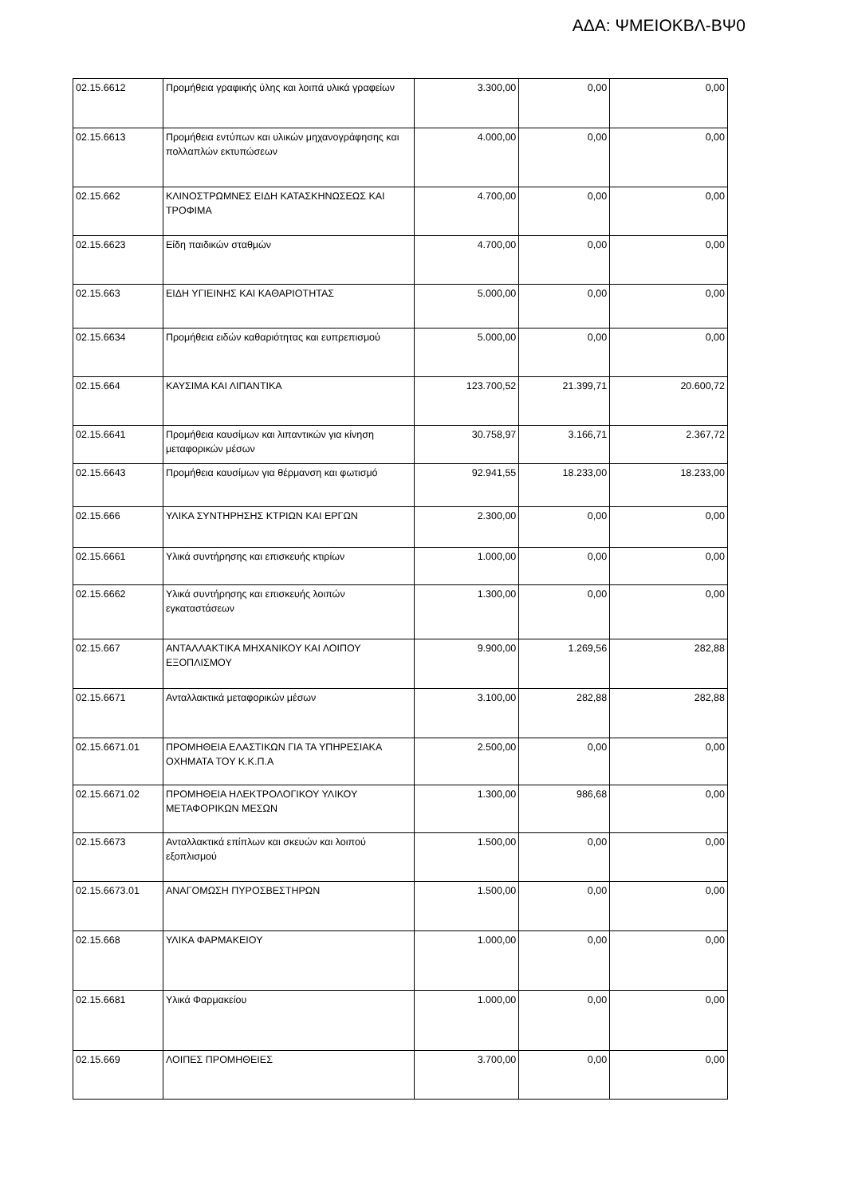ΑΔΑ: ΨΜΕΙΟΚΒΛ-ΒΨ0
| 02.15.6612 | Προμήθεια γραφικής ύλης και λοιπά υλικά γραφείων | 3.300,00 | 0,00 | 0,00 |
| 02.15.6613 | Προμήθεια εντύπων και υλικών μηχανογράφησης και πολλαπλών εκτυπώσεων | 4.000,00 | 0,00 | 0,00 |
| 02.15.662 | ΚΛΙΝΟΣΤΡΩΜΝΕΣ ΕΙΔΗ ΚΑΤΑΣΚΗΝΩΣΕΩΣ ΚΑΙ ΤΡΟΦΙΜΑ | 4.700,00 | 0,00 | 0,00 |
| 02.15.6623 | Είδη παιδικών σταθμών | 4.700,00 | 0,00 | 0,00 |
| 02.15.663 | ΕΙΔΗ ΥΓΙΕΙΝΗΣ ΚΑΙ ΚΑΘΑΡΙΟΤΗΤΑΣ | 5.000,00 | 0,00 | 0,00 |
| 02.15.6634 | Προμήθεια ειδών καθαριότητας και ευπρεπισμού | 5.000,00 | 0,00 | 0,00 |
| 02.15.664 | ΚΑΥΣΙΜΑ ΚΑΙ ΛΙΠΑΝΤΙΚΑ | 123.700,52 | 21.399,71 | 20.600,72 |
| 02.15.6641 | Προμήθεια καυσίμων και λιπαντικών για κίνηση μεταφορικών μέσων | 30.758,97 | 3.166,71 | 2.367,72 |
| 02.15.6643 | Προμήθεια καυσίμων για θέρμανση και φωτισμό | 92.941,55 | 18.233,00 | 18.233,00 |
| 02.15.666 | ΥΛΙΚΑ ΣΥΝΤΗΡΗΣΗΣ ΚΤΡΙΩΝ ΚΑΙ ΕΡΓΩΝ | 2.300,00 | 0,00 | 0,00 |
| 02.15.6661 | Υλικά συντήρησης και επισκευής κτιρίων | 1.000,00 | 0,00 | 0,00 |
| 02.15.6662 | Υλικά συντήρησης και επισκευής λοιπών εγκαταστάσεων | 1.300,00 | 0,00 | 0,00 |
| 02.15.667 | ΑΝΤΑΛΛΑΚΤΙΚΑ ΜΗΧΑΝΙΚΟΥ ΚΑΙ ΛΟΙΠΟΥ ΕΞΟΠΛΙΣΜΟΥ | 9.900,00 | 1.269,56 | 282,88 |
| 02.15.6671 | Ανταλλακτικά μεταφορικών μέσων | 3.100,00 | 282,88 | 282,88 |
| 02.15.6671.01 | ΠΡΟΜΗΘΕΙΑ ΕΛΑΣΤΙΚΩΝ ΓΙΑ ΤΑ ΥΠΗΡΕΣΙΑΚΑ ΟΧΗΜΑΤΑ ΤΟΥ Κ.Κ.Π.Α | 2.500,00 | 0,00 | 0,00 |
| 02.15.6671.02 | ΠΡΟΜΗΘΕΙΑ ΗΛΕΚΤΡΟΛΟΓΙΚΟΥ ΥΛΙΚΟΥ ΜΕΤΑΦΟΡΙΚΩΝ ΜΕΣΩΝ | 1.300,00 | 986,68 | 0,00 |
| 02.15.6673 | Ανταλλακτικά επίπλων και σκευών και λοιπού εξοπλισμού | 1.500,00 | 0,00 | 0,00 |
| 02.15.6673.01 | ΑΝΑΓΟΜΩΣΗ ΠΥΡΟΣΒΕΣΤΗΡΩΝ | 1.500,00 | 0,00 | 0,00 |
| 02.15.668 | ΥΛΙΚΑ ΦΑΡΜΑΚΕΙΟΥ | 1.000,00 | 0,00 | 0,00 |
| 02.15.6681 | Υλικά Φαρμακείου | 1.000,00 | 0,00 | 0,00 |
| 02.15.669 | ΛΟΙΠΕΣ ΠΡΟΜΗΘΕΙΕΣ | 3.700,00 | 0,00 | 0,00 |